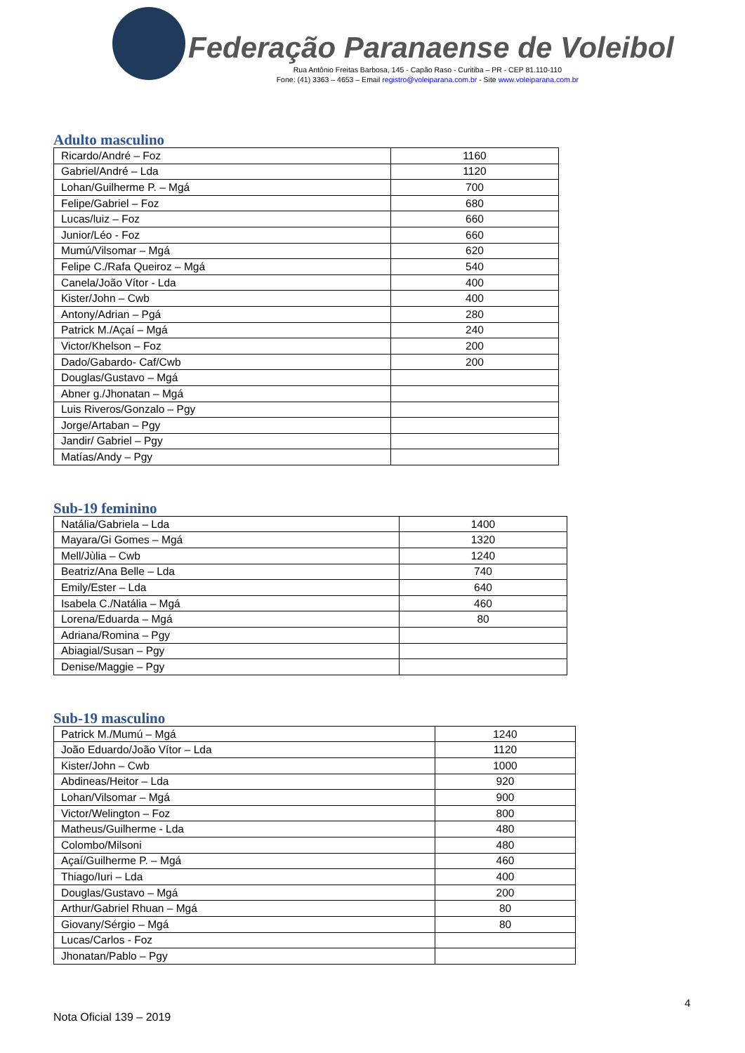Federação Paranaense de Voleibol
Rua Antônio Freitas Barbosa, 145 - Capão Raso - Curitiba – PR - CEP 81.110-110
Fone: (41) 3363 – 4653 – Email registro@voleiparana.com.br - Site www.voleiparana.com.br
Adulto masculino
| Ricardo/André – Foz | 1160 |
| Gabriel/André – Lda | 1120 |
| Lohan/Guilherme P. – Mgá | 700 |
| Felipe/Gabriel – Foz | 680 |
| Lucas/luiz – Foz | 660 |
| Junior/Léo - Foz | 660 |
| Mumú/Vilsomar – Mgá | 620 |
| Felipe C./Rafa Queiroz – Mgá | 540 |
| Canela/João Vítor - Lda | 400 |
| Kister/John – Cwb | 400 |
| Antony/Adrian – Pgá | 280 |
| Patrick M./Açaí – Mgá | 240 |
| Victor/Khelson – Foz | 200 |
| Dado/Gabardo- Caf/Cwb | 200 |
| Douglas/Gustavo – Mgá | |
| Abner g./Jhonatan – Mgá | |
| Luis Riveros/Gonzalo – Pgy | |
| Jorge/Artaban – Pgy | |
| Jandir/ Gabriel – Pgy | |
| Matías/Andy – Pgy | |
Sub-19 feminino
| Natália/Gabriela – Lda | 1400 |
| Mayara/Gi Gomes – Mgá | 1320 |
| Mell/Jùlia – Cwb | 1240 |
| Beatriz/Ana Belle – Lda | 740 |
| Emily/Ester – Lda | 640 |
| Isabela C./Natália – Mgá | 460 |
| Lorena/Eduarda – Mgá | 80 |
| Adriana/Romina – Pgy | |
| Abiagial/Susan – Pgy | |
| Denise/Maggie – Pgy | |
Sub-19 masculino
| Patrick M./Mumú – Mgá | 1240 |
| João Eduardo/João Vítor – Lda | 1120 |
| Kister/John – Cwb | 1000 |
| Abdineas/Heitor – Lda | 920 |
| Lohan/Vilsomar – Mgá | 900 |
| Victor/Welington – Foz | 800 |
| Matheus/Guilherme - Lda | 480 |
| Colombo/Milsoni | 480 |
| Açaí/Guilherme P. – Mgá | 460 |
| Thiago/Iuri – Lda | 400 |
| Douglas/Gustavo – Mgá | 200 |
| Arthur/Gabriel Rhuan – Mgá | 80 |
| Giovany/Sérgio – Mgá | 80 |
| Lucas/Carlos - Foz | |
| Jhonatan/Pablo – Pgy | |
4
Nota Oficial 139 – 2019